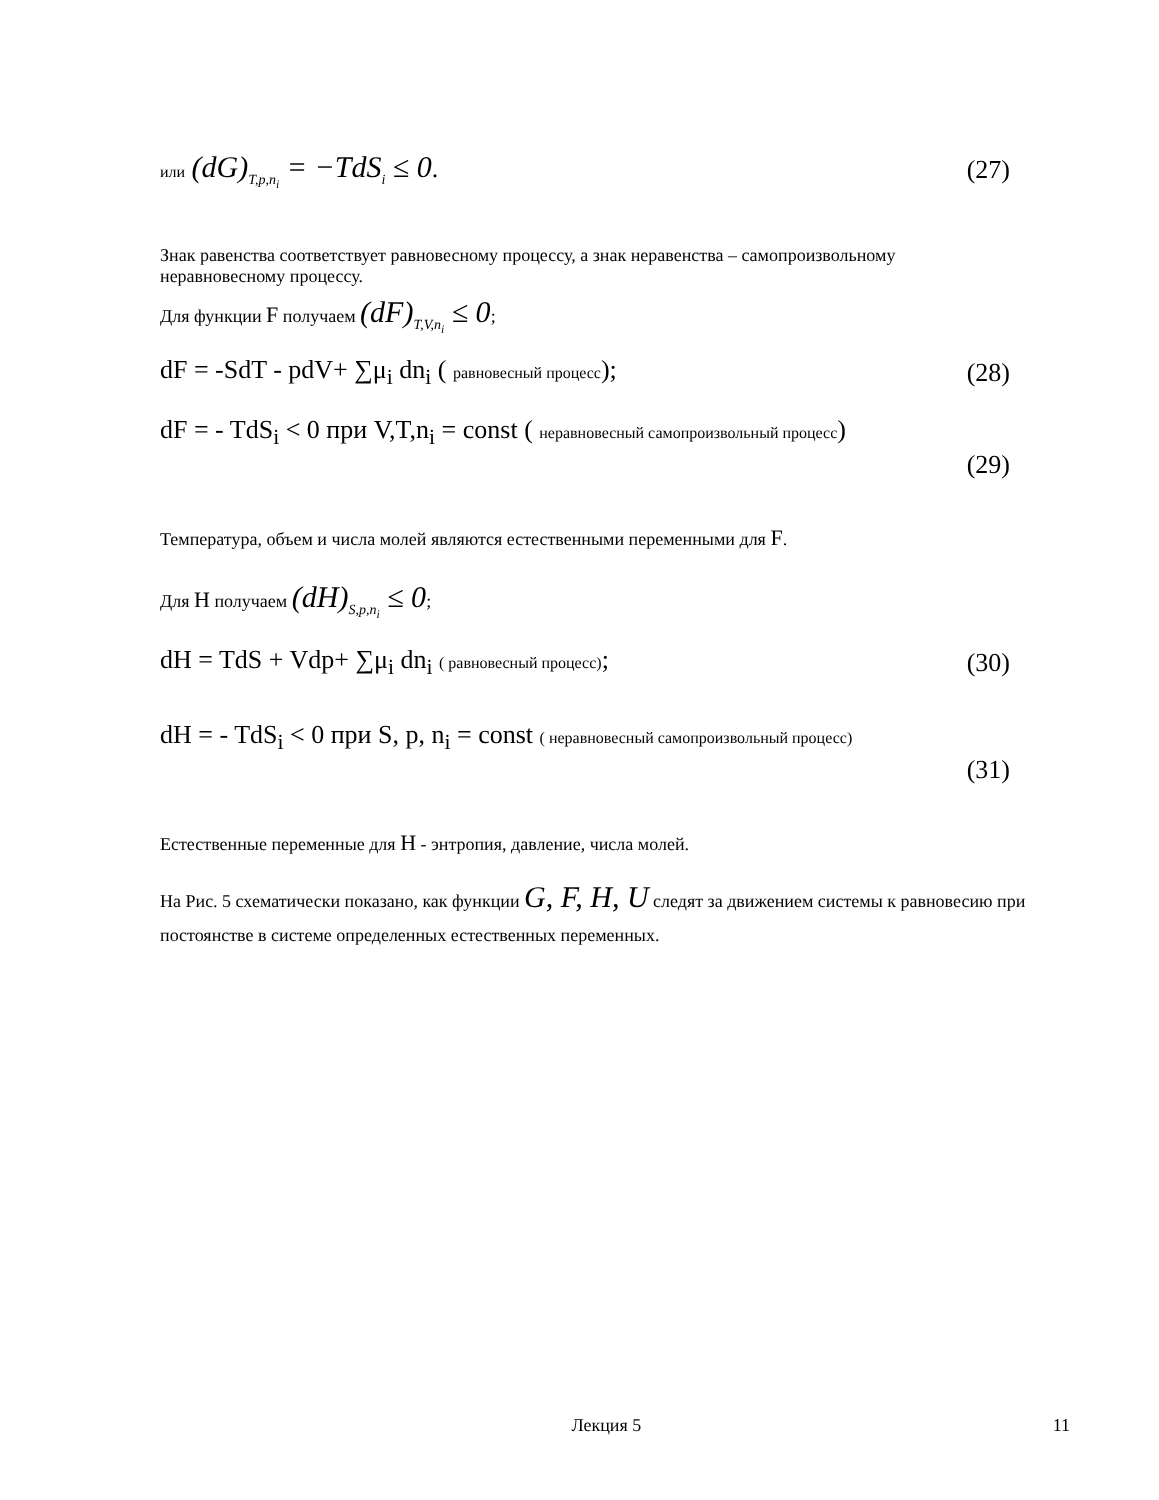или (dG)<sub>T,p,n<sub>i</sub></sub> = −TdS<sub>i</sub> ≤ 0. (27)
Знак равенства соответствует равновесному процессу, а знак неравенства – самопроизвольному неравновесному процессу.
Для функции F получаем (dF)<sub>T,V,n<sub>i</sub></sub> ≤ 0;
dF = -SdT - pdV+ ∑μ<sub>i</sub> dn<sub>i</sub> ( равновесный процесс); (28)
dF = - TdS<sub>i</sub> < 0 при V,T,n<sub>i</sub> = const ( неравновесный самопроизвольный процесс)
(29)
Температура, объем и числа молей являются естественными переменными для F.
Для H получаем (dH)<sub>S,p,n<sub>i</sub></sub> ≤ 0;
dH = TdS + Vdp+ ∑μ<sub>i</sub> dn<sub>i</sub> ( равновесный процесс); (30)
dH = - TdS<sub>i</sub> < 0 при S, p, n<sub>i</sub> = const ( неравновесный самопроизвольный процесс)
(31)
Естественные переменные для H - энтропия, давление, числа молей.
На Рис. 5 схематически показано, как функции G, F, H, U следят за движением системы к равновесию при постоянстве в системе определенных естественных переменных.
Лекция 5 11